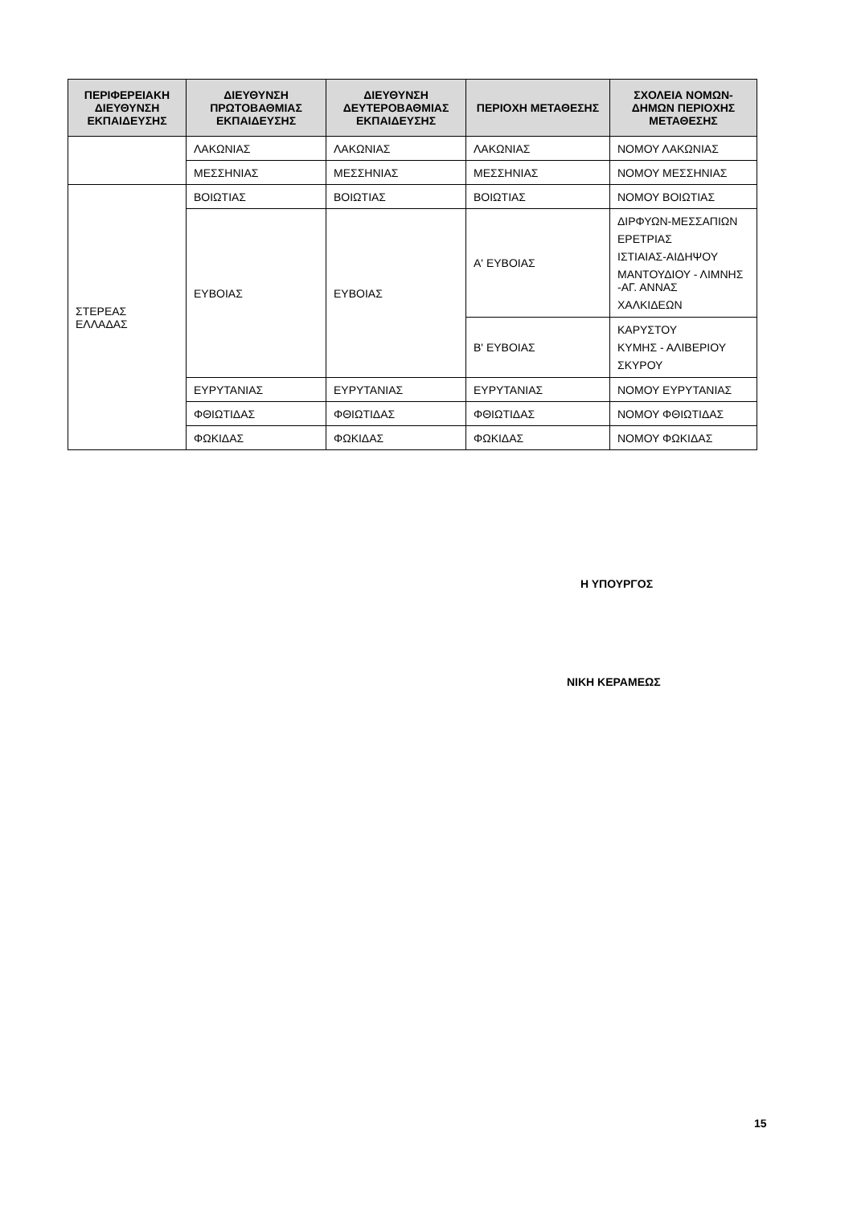| ΠΕΡΙΦΕΡΕΙΑΚΗ ΔΙΕΥΘΥΝΣΗ ΕΚΠΑΙΔΕΥΣΗΣ | ΔΙΕΥΘΥΝΣΗ ΠΡΩΤΟΒΑΘΜΙΑΣ ΕΚΠΑΙΔΕΥΣΗΣ | ΔΙΕΥΘΥΝΣΗ ΔΕΥΤΕΡΟΒΑΘΜΙΑΣ ΕΚΠΑΙΔΕΥΣΗΣ | ΠΕΡΙΟΧΗ ΜΕΤΑΘΕΣΗΣ | ΣΧΟΛΕΙΑ ΝΟΜΩΝ-ΔΗΜΩΝ ΠΕΡΙΟΧΗΣ ΜΕΤΑΘΕΣΗΣ |
| --- | --- | --- | --- | --- |
| | ΛΑΚΩΝΙΑΣ | ΛΑΚΩΝΙΑΣ | ΛΑΚΩΝΙΑΣ | ΝΟΜΟΥ ΛΑΚΩΝΙΑΣ |
| | ΜΕΣΣΗΝΙΑΣ | ΜΕΣΣΗΝΙΑΣ | ΜΕΣΣΗΝΙΑΣ | ΝΟΜΟΥ ΜΕΣΣΗΝΙΑΣ |
| ΣΤΕΡΕΑΣ ΕΛΛΑΔΑΣ | ΒΟΙΩΤΙΑΣ | ΒΟΙΩΤΙΑΣ | ΒΟΙΩΤΙΑΣ | ΝΟΜΟΥ ΒΟΙΩΤΙΑΣ |
| | ΕΥΒΟΙΑΣ | ΕΥΒΟΙΑΣ | Α' ΕΥΒΟΙΑΣ | ΔΙΡΦΥΩΝ-ΜΕΣΣΑΠΙΩΝ ΕΡΕΤΡΙΑΣ ΙΣΤΙΑΙΑΣ-ΑΙΔΗΨΟΥ ΜΑΝΤΟΥΔΙΟΥ - ΛΙΜΝΗΣ -ΑΓ. ΑΝΝΑΣ ΧΑΛΚΙΔΕΩΝ |
| | | | Β' ΕΥΒΟΙΑΣ | ΚΑΡΥΣΤΟΥ ΚΥΜΗΣ - ΑΛΙΒΕΡΙΟΥ ΣΚΥΡΟΥ |
| | ΕΥΡΥΤΑΝΙΑΣ | ΕΥΡΥΤΑΝΙΑΣ | ΕΥΡΥΤΑΝΙΑΣ | ΝΟΜΟΥ ΕΥΡΥΤΑΝΙΑΣ |
| | ΦΘΙΩΤΙΔΑΣ | ΦΘΙΩΤΙΔΑΣ | ΦΘΙΩΤΙΔΑΣ | ΝΟΜΟΥ ΦΘΙΩΤΙΔΑΣ |
| | ΦΩΚΙΔΑΣ | ΦΩΚΙΔΑΣ | ΦΩΚΙΔΑΣ | ΝΟΜΟΥ ΦΩΚΙΔΑΣ |
Η ΥΠΟΥΡΓΟΣ
ΝΙΚΗ ΚΕΡΑΜΕΩΣ
15